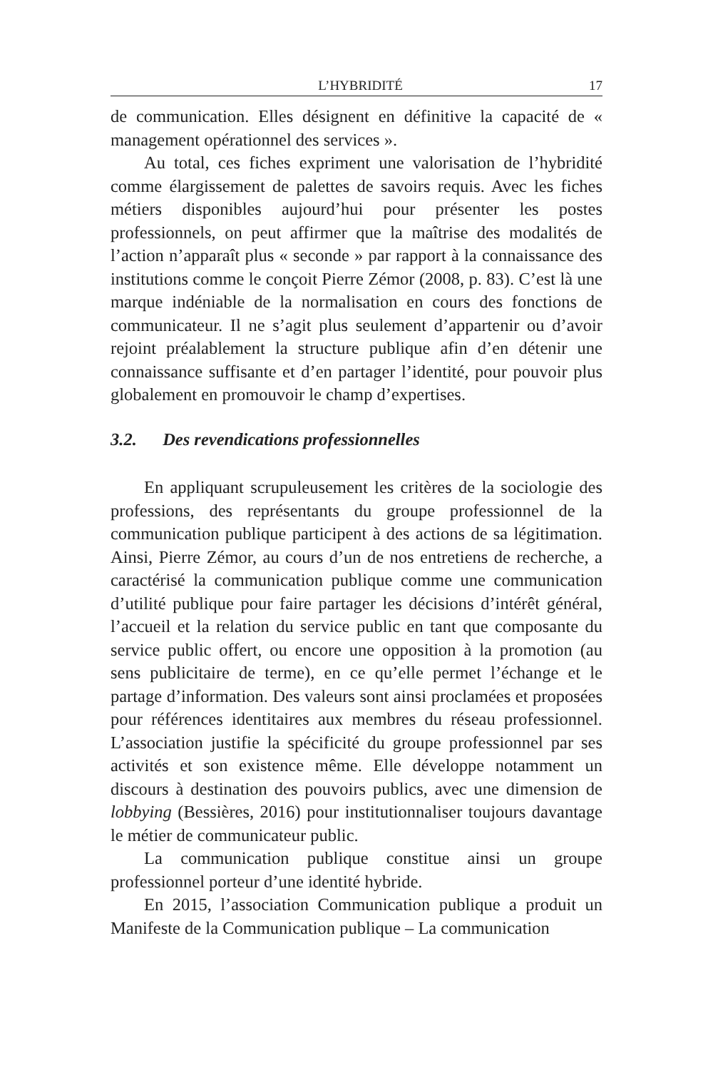L’HYBRIDITÉ 17
de communication. Elles désignent en définitive la capacité de « management opérationnel des services ».
Au total, ces fiches expriment une valorisation de l’hybridité comme élargissement de palettes de savoirs requis. Avec les fiches métiers disponibles aujourd’hui pour présenter les postes professionnels, on peut affirmer que la maîtrise des modalités de l’action n’apparaît plus « seconde » par rapport à la connaissance des institutions comme le conçoit Pierre Zémor (2008, p. 83). C’est là une marque indéniable de la normalisation en cours des fonctions de communicateur. Il ne s’agit plus seulement d’appartenir ou d’avoir rejoint préalablement la structure publique afin d’en détenir une connaissance suffisante et d’en partager l’identité, pour pouvoir plus globalement en promouvoir le champ d’expertises.
3.2. Des revendications professionnelles
En appliquant scrupuleusement les critères de la sociologie des professions, des représentants du groupe professionnel de la communication publique participent à des actions de sa légitimation. Ainsi, Pierre Zémor, au cours d’un de nos entretiens de recherche, a caractérisé la communication publique comme une communication d’utilité publique pour faire partager les décisions d’intérêt général, l’accueil et la relation du service public en tant que composante du service public offert, ou encore une opposition à la promotion (au sens publicitaire de terme), en ce qu’elle permet l’échange et le partage d’information. Des valeurs sont ainsi proclamées et proposées pour références identitaires aux membres du réseau professionnel. L’association justifie la spécificité du groupe professionnel par ses activités et son existence même. Elle développe notamment un discours à destination des pouvoirs publics, avec une dimension de lobbying (Bessières, 2016) pour institutionnaliser toujours davantage le métier de communicateur public.
La communication publique constitue ainsi un groupe professionnel porteur d’une identité hybride.
En 2015, l’association Communication publique a produit un Manifeste de la Communication publique – La communication